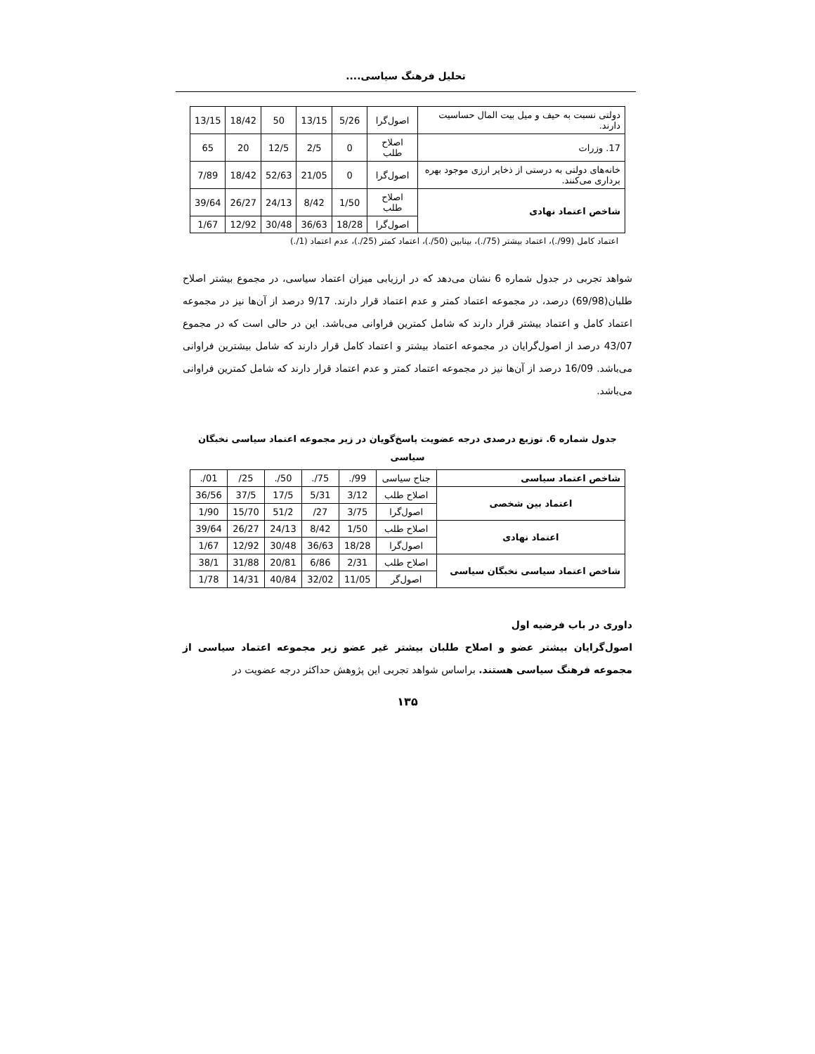تحلیل فرهنگ سیاسی....
| دولتی نسبت به حیف و میل بیت المال حساسیت دارند. | اصول‌گرا | 5/26 | 13/15 | 50 | 18/42 | 13/15 |
| 17. وزرات | اصلاح طلب | 0 | 2/5 | 12/5 | 20 | 65 |
| خانه‌های دولتی به درستی از ذخایر ارزی موجود بهره برداری می‌کنند. | اصول‌گرا | 0 | 21/05 | 52/63 | 18/42 | 7/89 |
| شاخص اعتماد نهادی | اصلاح طلب | 1/50 | 8/42 | 24/13 | 26/27 | 39/64 |
| | اصول‌گرا | 18/28 | 36/63 | 30/48 | 12/92 | 1/67 |
اعتماد کامل (99/.)، اعتماد بیشتر (75/.)، بینابین (50/.)، اعتماد کمتر (25/.)، عدم اعتماد (1/.)
شواهد تجربی در جدول شماره 6 نشان می‌دهد که در ارزیابی میزان اعتماد سیاسی، در مجموع بیشتر اصلاح طلبان(69/98) درصد، در مجموعه اعتماد کمتر و عدم اعتماد قرار دارند. 9/17 درصد از آن‌ها نیز در مجموعه اعتماد کامل و اعتماد بیشتر قرار دارند که شامل کمترین فراوانی می‌باشد. این در حالی است که در مجموع 43/07 درصد از اصول‌گرایان در مجموعه اعتماد بیشتر و اعتماد کامل قرار دارند که شامل بیشترین فراوانی می‌باشد. 16/09 درصد از آن‌ها نیز در مجموعه اعتماد کمتر و عدم اعتماد قرار دارند که شامل کمترین فراوانی می‌باشد.
جدول شماره 6. توزیع درصدی درجه عضویت پاسخ‌گویان در زیر مجموعه اعتماد سیاسی نخبگان سیاسی
| شاخص اعتماد سیاسی | جناح سیاسی | 99/. | 75/. | 50/. | 25/ | 01/. |
| اعتماد بین شخصی | اصلاح طلب | 3/12 | 5/31 | 17/5 | 37/5 | 36/56 |
| | اصول‌گرا | 3/75 | 27/ | 51/2 | 15/70 | 1/90 |
| اعتماد نهادی | اصلاح طلب | 1/50 | 8/42 | 24/13 | 26/27 | 39/64 |
| | اصول‌گرا | 18/28 | 36/63 | 30/48 | 12/92 | 1/67 |
| شاخص اعتماد سیاسی نخبگان سیاسی | اصلاح طلب | 2/31 | 6/86 | 20/81 | 31/88 | 38/1 |
| | اصول‌گر | 11/05 | 32/02 | 40/84 | 14/31 | 1/78 |
داوری در باب فرضیه اول
اصول‌گرایان بیشتر عضو و اصلاح طلبان بیشتر غیر عضو زیر مجموعه اعتماد سیاسی از مجموعه فرهنگ سیاسی هستند. براساس شواهد تجربی این پژوهش حداکثر درجه عضویت در
۱۳۵